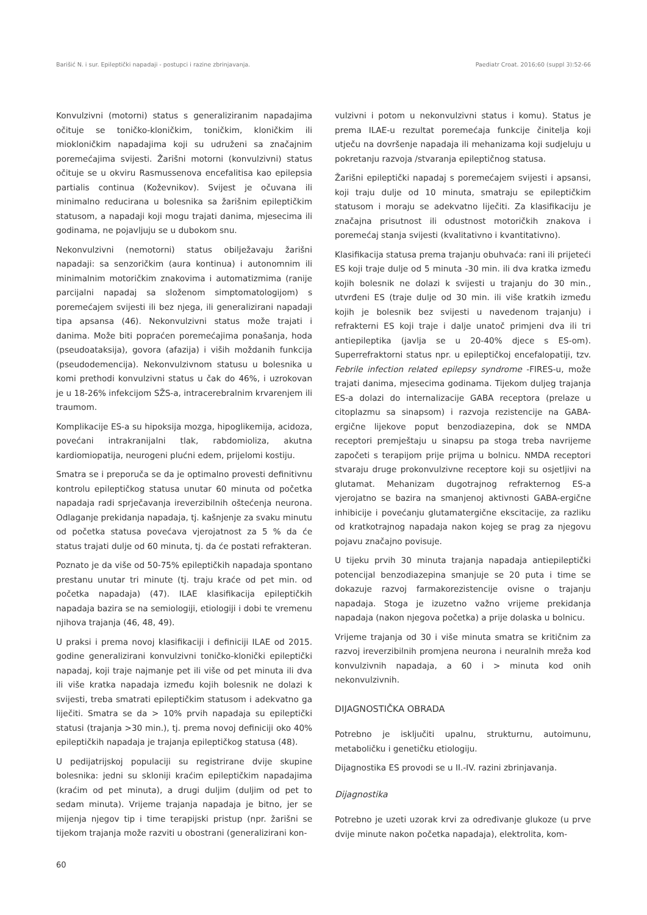Barišić N. i sur. Epileptički napadaji - postupci i razine zbrinjavanja. Paediatr Croat. 2016;60 (suppl 3):52-66
Konvulzivni (motorni) status s generaliziranim napadajima očituje se toničko-kloničkim, toničkim, kloničkim ili miokloničkim napadajima koji su udruženi sa značajnim poremećajima svijesti. Žarišni motorni (konvulzivni) status očituje se u okviru Rasmussenova encefalitisa kao epilepsia partialis continua (Koževnikov). Svijest je očuvana ili minimalno reducirana u bolesnika sa žarišnim epileptičkim statusom, a napadaji koji mogu trajati danima, mjesecima ili godinama, ne pojavljuju se u dubokom snu.
Nekonvulzivni (nemotorni) status obilježavaju žarišni napadaji: sa senzoričkim (aura kontinua) i autonomnim ili minimalnim motoričkim znakovima i automatizmima (ranije parcijalni napadaj sa složenom simptomatologijom) s poremećajem svijesti ili bez njega, ili generalizirani napadaji tipa apsansa (46). Nekonvulzivni status može trajati i danima. Može biti popraćen poremećajima ponašanja, hoda (pseudoataksija), govora (afazija) i viših moždanih funkcija (pseudodemencija). Nekonvulzivnom statusu u bolesnika u komi prethodi konvulzivni status u čak do 46%, i uzrokovan je u 18-26% infekcijom SŽS-a, intracerebralnim krvarenjem ili traumom.
Komplikacije ES-a su hipoksija mozga, hipoglikemija, acidoza, povećani intrakranijalni tlak, rabdomioliza, akutna kardiomiopatija, neurogeni plućni edem, prijelomi kostiju.
Smatra se i preporuča se da je optimalno provesti definitivnu kontrolu epileptičkog statusa unutar 60 minuta od početka napadaja radi sprječavanja ireverzibilnih oštećenja neurona. Odlaganje prekidanja napadaja, tj. kašnjenje za svaku minutu od početka statusa povećava vjerojatnost za 5 % da će status trajati dulje od 60 minuta, tj. da će postati refrakteran.
Poznato je da više od 50-75% epileptičkih napadaja spontano prestanu unutar tri minute (tj. traju kraće od pet min. od početka napadaja) (47). ILAE klasifikacija epileptičkih napadaja bazira se na semiologiji, etiologiji i dobi te vremenu njihova trajanja (46, 48, 49).
U praksi i prema novoj klasifikaciji i definiciji ILAE od 2015. godine generalizirani konvulzivni toničko-klonički epileptički napadaj, koji traje najmanje pet ili više od pet minuta ili dva ili više kratka napadaja između kojih bolesnik ne dolazi k svijesti, treba smatrati epileptičkim statusom i adekvatno ga liječiti. Smatra se da > 10% prvih napadaja su epileptički statusi (trajanja >30 min.), tj. prema novoj definiciji oko 40% epileptičkih napadaja je trajanja epileptičkog statusa (48).
U pedijatrijskoj populaciji su registrirane dvije skupine bolesnika: jedni su skloniji kraćim epileptičkim napadajima (kraćim od pet minuta), a drugi duljim (duljim od pet to sedam minuta). Vrijeme trajanja napadaja je bitno, jer se mijenja njegov tip i time terapijski pristup (npr. žarišni se tijekom trajanja može razviti u obostrani (generalizirani kon-
vulzivni i potom u nekonvulzivni status i komu). Status je prema ILAE-u rezultat poremećaja funkcije činitelja koji utječu na dovršenje napadaja ili mehanizama koji sudjeluju u pokretanju razvoja /stvaranja epileptičnog statusa.
Žarišni epileptički napadaj s poremećajem svijesti i apsansi, koji traju dulje od 10 minuta, smatraju se epileptičkim statusom i moraju se adekvatno liječiti. Za klasifikaciju je značajna prisutnost ili odustnost motoričkih znakova i poremećaj stanja svijesti (kvalitativno i kvantitativno).
Klasifikacija statusa prema trajanju obuhvaća: rani ili prijeteći ES koji traje dulje od 5 minuta -30 min. ili dva kratka između kojih bolesnik ne dolazi k svijesti u trajanju do 30 min., utvrđeni ES (traje dulje od 30 min. ili više kratkih između kojih je bolesnik bez svijesti u navedenom trajanju) i refrakterni ES koji traje i dalje unatoč primjeni dva ili tri antiepileptika (javlja se u 20-40% djece s ES-om). Superrefraktorni status npr. u epileptičkoj encefalopatiji, tzv. Febrile infection related epilepsy syndrome -FIRES-u, može trajati danima, mjesecima godinama. Tijekom duljeg trajanja ES-a dolazi do internalizacije GABA receptora (prelaze u citoplazmu sa sinapsom) i razvoja rezistencije na GABA-ergične lijekove poput benzodiazepina, dok se NMDA receptori premještaju u sinapsu pa stoga treba navrijeme započeti s terapijom prije prijma u bolnicu. NMDA receptori stvaraju druge prokonvulzivne receptore koji su osjetljivi na glutamat. Mehanizam dugotrajnog refrakternog ES-a vjerojatno se bazira na smanjenoj aktivnosti GABA-ergične inhibicije i povećanju glutamatergične ekscitacije, za razliku od kratkotrajnog napadaja nakon kojeg se prag za njegovu pojavu značajno povisuje.
U tijeku prvih 30 minuta trajanja napadaja antiepileptički potencijal benzodiazepina smanjuje se 20 puta i time se dokazuje razvoj farmakorezistencije ovisne o trajanju napadaja. Stoga je izuzetno važno vrijeme prekidanja napadaja (nakon njegova početka) a prije dolaska u bolnicu.
Vrijeme trajanja od 30 i više minuta smatra se kritičnim za razvoj ireverzibilnih promjena neurona i neuralnih mreža kod konvulzivnih napadaja, a 60 i > minuta kod onih nekonvulzivnih.
DIJAGNOSTIČKA OBRADA
Potrebno je isključiti upalnu, strukturnu, autoimunu, metaboličku i genetičku etiologiju.
Dijagnostika ES provodi se u II.-IV. razini zbrinjavanja.
Dijagnostika
Potrebno je uzeti uzorak krvi za određivanje glukoze (u prve dvije minute nakon početka napadaja), elektrolita, kom-
60